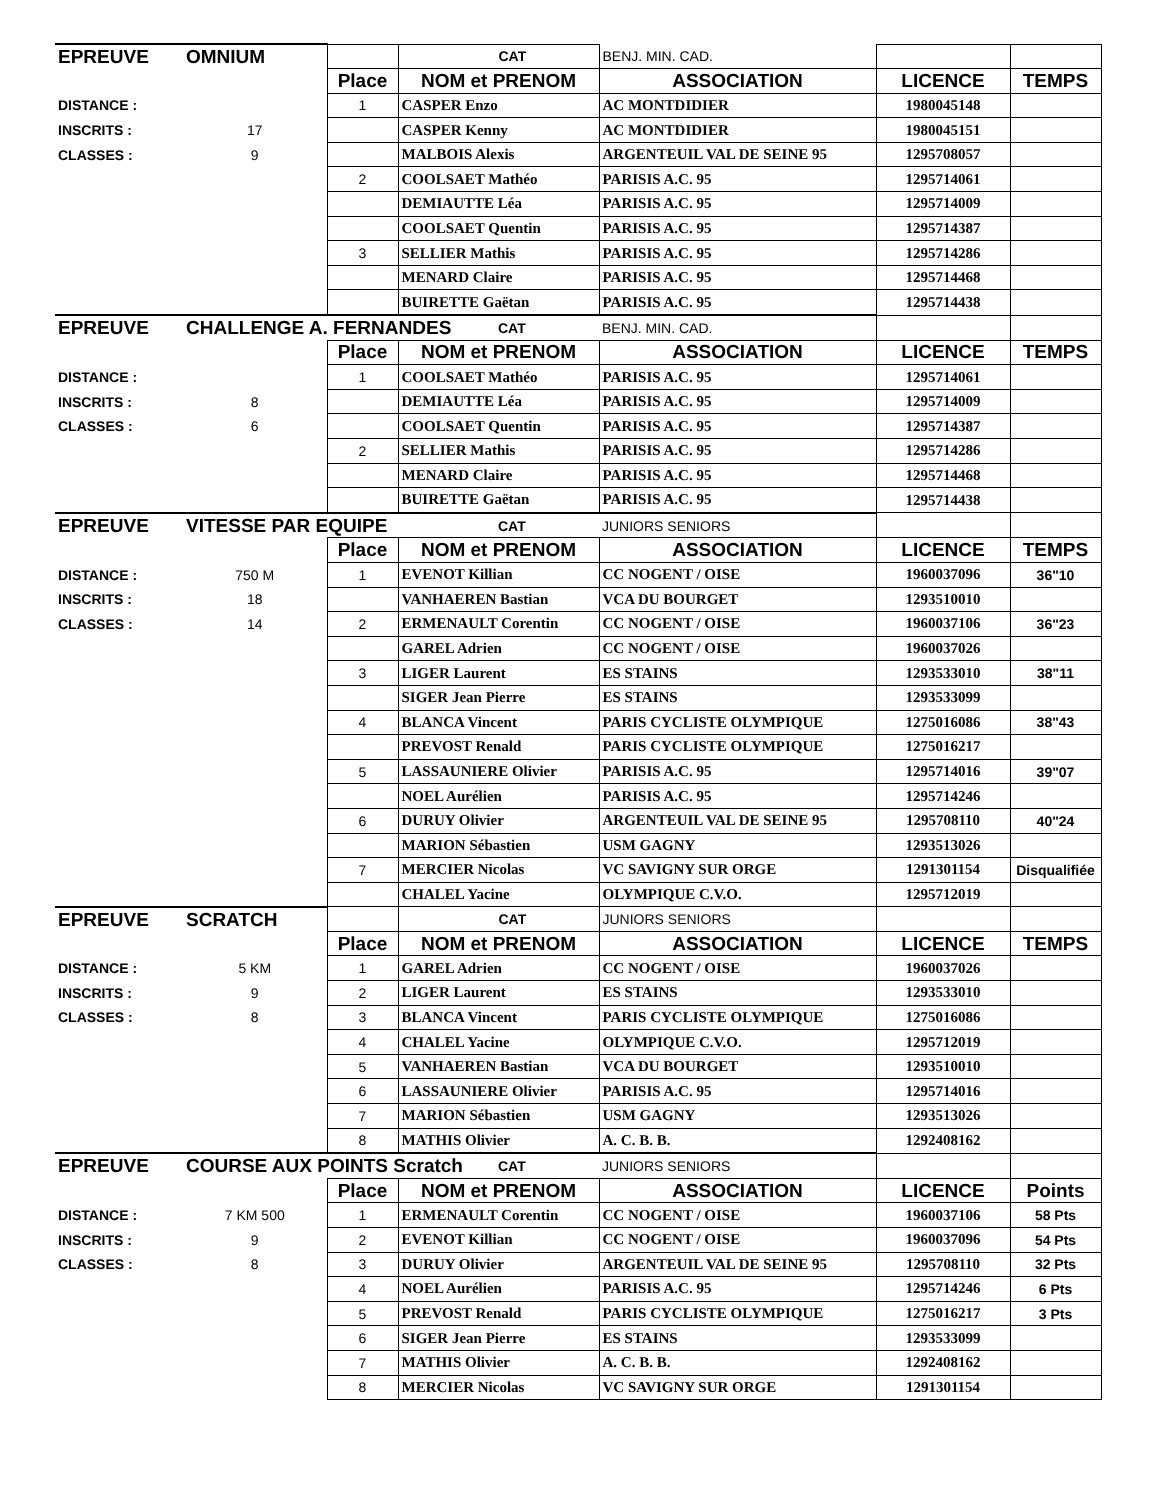| EPREUVE | OMNIUM | | CAT | BENJ. MIN. CAD. | | |
| | | Place | NOM et PRENOM | ASSOCIATION | LICENCE | TEMPS |
| DISTANCE : | | 1 | CASPER Enzo | AC MONTDIDIER | 1980045148 | |
| INSCRITS : | 17 | | CASPER Kenny | AC MONTDIDIER | 1980045151 | |
| CLASSES : | 9 | | MALBOIS Alexis | ARGENTEUIL VAL DE SEINE 95 | 1295708057 | |
| | | 2 | COOLSAET Mathéo | PARISIS A.C. 95 | 1295714061 | |
| | | | DEMIAUTTE Léa | PARISIS A.C. 95 | 1295714009 | |
| | | | COOLSAET Quentin | PARISIS A.C. 95 | 1295714387 | |
| | | 3 | SELLIER Mathis | PARISIS A.C. 95 | 1295714286 | |
| | | | MENARD Claire | PARISIS A.C. 95 | 1295714468 | |
| | | | BUIRETTE Gaëtan | PARISIS A.C. 95 | 1295714438 | |
| EPREUVE | CHALLENGE A. FERNANDES | | CAT | BENJ. MIN. CAD. | | |
| | | Place | NOM et PRENOM | ASSOCIATION | LICENCE | TEMPS |
| DISTANCE : | | 1 | COOLSAET Mathéo | PARISIS A.C. 95 | 1295714061 | |
| INSCRITS : | 8 | | DEMIAUTTE Léa | PARISIS A.C. 95 | 1295714009 | |
| CLASSES : | 6 | | COOLSAET Quentin | PARISIS A.C. 95 | 1295714387 | |
| | | 2 | SELLIER Mathis | PARISIS A.C. 95 | 1295714286 | |
| | | | MENARD Claire | PARISIS A.C. 95 | 1295714468 | |
| | | | BUIRETTE Gaëtan | PARISIS A.C. 95 | 1295714438 | |
| EPREUVE | VITESSE PAR EQUIPE | | CAT | JUNIORS SENIORS | | |
| | | Place | NOM et PRENOM | ASSOCIATION | LICENCE | TEMPS |
| DISTANCE : | 750 M | 1 | EVENOT Killian | CC NOGENT / OISE | 1960037096 | 36"10 |
| INSCRITS : | 18 | | VANHAEREN Bastian | VCA DU BOURGET | 1293510010 | |
| CLASSES : | 14 | 2 | ERMENAULT Corentin | CC NOGENT / OISE | 1960037106 | 36"23 |
| | | | GAREL Adrien | CC NOGENT / OISE | 1960037026 | |
| | | 3 | LIGER Laurent | ES STAINS | 1293533010 | 38"11 |
| | | | SIGER Jean Pierre | ES STAINS | 1293533099 | |
| | | 4 | BLANCA Vincent | PARIS CYCLISTE OLYMPIQUE | 1275016086 | 38"43 |
| | | | PREVOST Renald | PARIS CYCLISTE OLYMPIQUE | 1275016217 | |
| | | 5 | LASSAUNIERE Olivier | PARISIS A.C. 95 | 1295714016 | 39"07 |
| | | | NOEL Aurélien | PARISIS A.C. 95 | 1295714246 | |
| | | 6 | DURUY Olivier | ARGENTEUIL VAL DE SEINE 95 | 1295708110 | 40"24 |
| | | | MARION Sébastien | USM GAGNY | 1293513026 | |
| | | 7 | MERCIER Nicolas | VC SAVIGNY SUR ORGE | 1291301154 | Disqualifiée |
| | | | CHALEL Yacine | OLYMPIQUE C.V.O. | 1295712019 | |
| EPREUVE | SCRATCH | | CAT | JUNIORS SENIORS | | |
| | | Place | NOM et PRENOM | ASSOCIATION | LICENCE | TEMPS |
| DISTANCE : | 5 KM | 1 | GAREL Adrien | CC NOGENT / OISE | 1960037026 | |
| INSCRITS : | 9 | 2 | LIGER Laurent | ES STAINS | 1293533010 | |
| CLASSES : | 8 | 3 | BLANCA Vincent | PARIS CYCLISTE OLYMPIQUE | 1275016086 | |
| | | 4 | CHALEL Yacine | OLYMPIQUE C.V.O. | 1295712019 | |
| | | 5 | VANHAEREN Bastian | VCA DU BOURGET | 1293510010 | |
| | | 6 | LASSAUNIERE Olivier | PARISIS A.C. 95 | 1295714016 | |
| | | 7 | MARION Sébastien | USM GAGNY | 1293513026 | |
| | | 8 | MATHIS Olivier | A. C. B. B. | 1292408162 | |
| EPREUVE | COURSE AUX POINTS Scratch | | CAT | JUNIORS SENIORS | | |
| | | Place | NOM et PRENOM | ASSOCIATION | LICENCE | Points |
| DISTANCE : | 7 KM 500 | 1 | ERMENAULT Corentin | CC NOGENT / OISE | 1960037106 | 58 Pts |
| INSCRITS : | 9 | 2 | EVENOT Killian | CC NOGENT / OISE | 1960037096 | 54 Pts |
| CLASSES : | 8 | 3 | DURUY Olivier | ARGENTEUIL VAL DE SEINE 95 | 1295708110 | 32 Pts |
| | | 4 | NOEL Aurélien | PARISIS A.C. 95 | 1295714246 | 6 Pts |
| | | 5 | PREVOST Renald | PARIS CYCLISTE OLYMPIQUE | 1275016217 | 3 Pts |
| | | 6 | SIGER Jean Pierre | ES STAINS | 1293533099 | |
| | | 7 | MATHIS Olivier | A. C. B. B. | 1292408162 | |
| | | 8 | MERCIER Nicolas | VC SAVIGNY SUR ORGE | 1291301154 | |